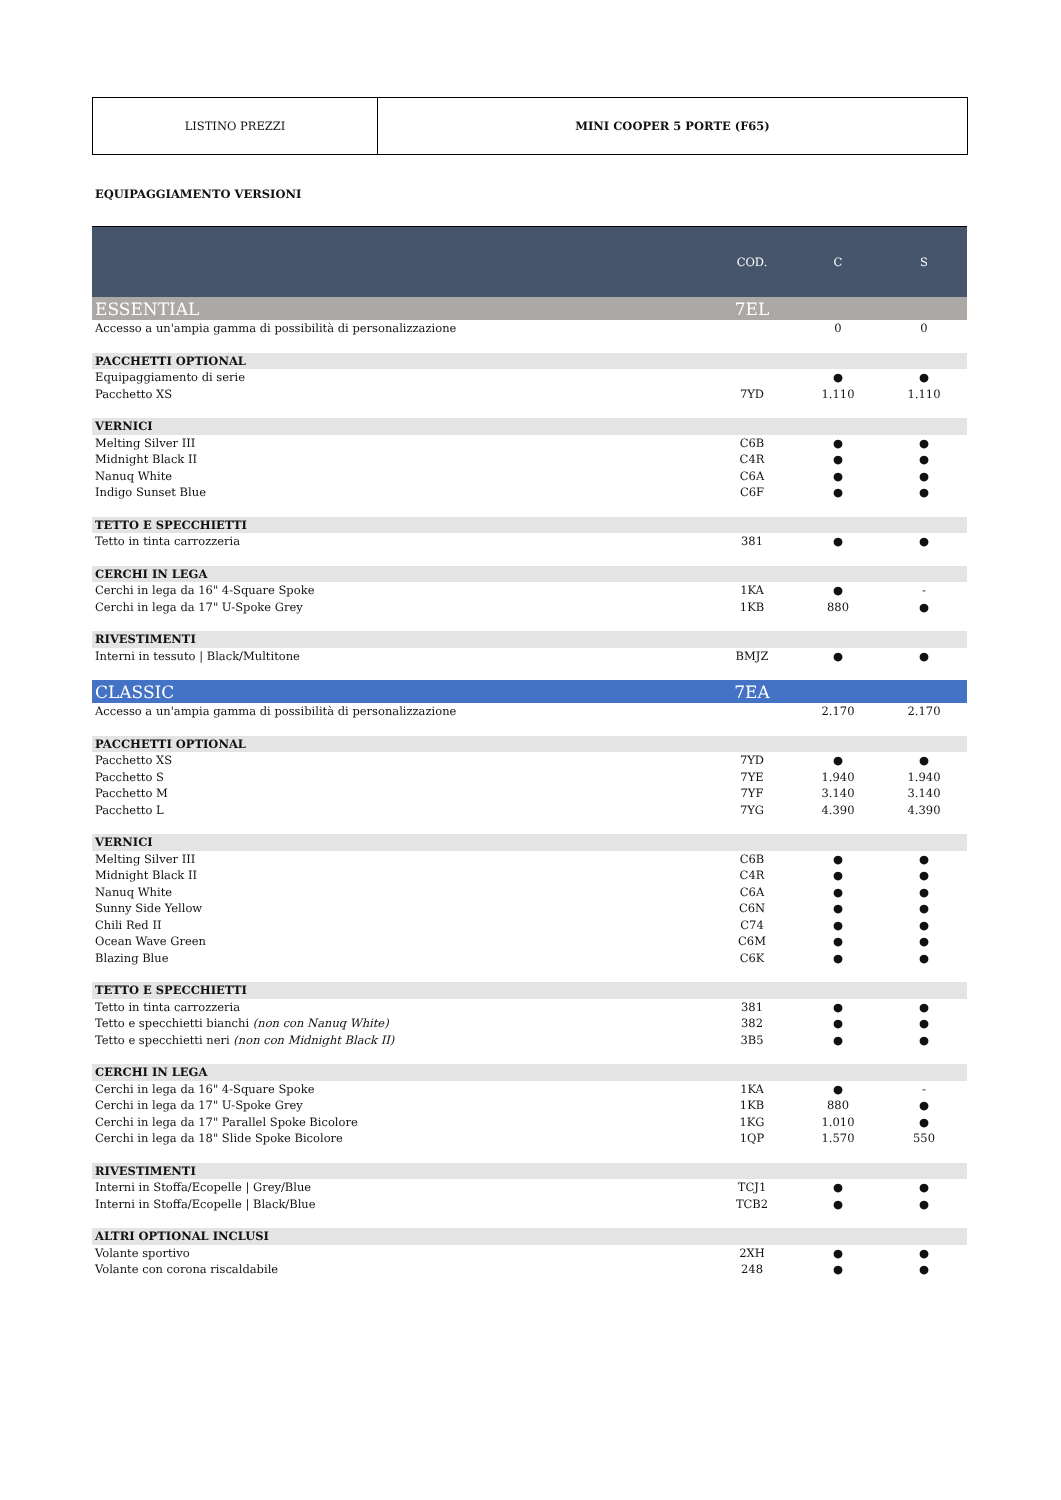LISTINO PREZZI MINI COOPER 5 PORTE (F65)
EQUIPAGGIAMENTO VERSIONI
| | COD. | C | S |
| --- | --- | --- | --- |
| ESSENTIAL | 7EL | | |
| Accesso a un'ampia gamma di possibilità di personalizzazione | | 0 | 0 |
| PACCHETTI OPTIONAL | | | |
| Equipaggiamento di serie | | ● | ● |
| Pacchetto XS | 7YD | 1.110 | 1.110 |
| VERNICI | | | |
| Melting Silver III | C6B | ● | ● |
| Midnight Black II | C4R | ● | ● |
| Nanuq White | C6A | ● | ● |
| Indigo Sunset Blue | C6F | ● | ● |
| TETTO E SPECCHIETTI | | | |
| Tetto in tinta carrozzeria | 381 | ● | ● |
| CERCHI IN LEGA | | | |
| Cerchi in lega da 16" 4-Square Spoke | 1KA | ● | - |
| Cerchi in lega da 17" U-Spoke Grey | 1KB | 880 | ● |
| RIVESTIMENTI | | | |
| Interni in tessuto / Black/Multitone | BMJZ | ● | ● |
| CLASSIC | 7EA | | |
| Accesso a un'ampia gamma di possibilità di personalizzazione | | 2.170 | 2.170 |
| PACCHETTI OPTIONAL | | | |
| Pacchetto XS | 7YD | ● | ● |
| Pacchetto S | 7YE | 1.940 | 1.940 |
| Pacchetto M | 7YF | 3.140 | 3.140 |
| Pacchetto L | 7YG | 4.390 | 4.390 |
| VERNICI | | | |
| Melting Silver III | C6B | ● | ● |
| Midnight Black II | C4R | ● | ● |
| Nanuq White | C6A | ● | ● |
| Sunny Side Yellow | C6N | ● | ● |
| Chili Red II | C74 | ● | ● |
| Ocean Wave Green | C6M | ● | ● |
| Blazing Blue | C6K | ● | ● |
| TETTO E SPECCHIETTI | | | |
| Tetto in tinta carrozzeria | 381 | ● | ● |
| Tetto e specchietti bianchi (non con Nanuq White) | 382 | ● | ● |
| Tetto e specchietti neri (non con Midnight Black II) | 3B5 | ● | ● |
| CERCHI IN LEGA | | | |
| Cerchi in lega da 16" 4-Square Spoke | 1KA | ● | - |
| Cerchi in lega da 17" U-Spoke Grey | 1KB | 880 | ● |
| Cerchi in lega da 17" Parallel Spoke Bicolore | 1KG | 1.010 | ● |
| Cerchi in lega da 18" Slide Spoke Bicolore | 1QP | 1.570 | 550 |
| RIVESTIMENTI | | | |
| Interni in Stoffa/Ecopelle / Grey/Blue | TCJ1 | ● | ● |
| Interni in Stoffa/Ecopelle / Black/Blue | TCB2 | ● | ● |
| ALTRI OPTIONAL INCLUSI | | | |
| Volante sportivo | 2XH | ● | ● |
| Volante con corona riscaldabile | 248 | ● | ● |